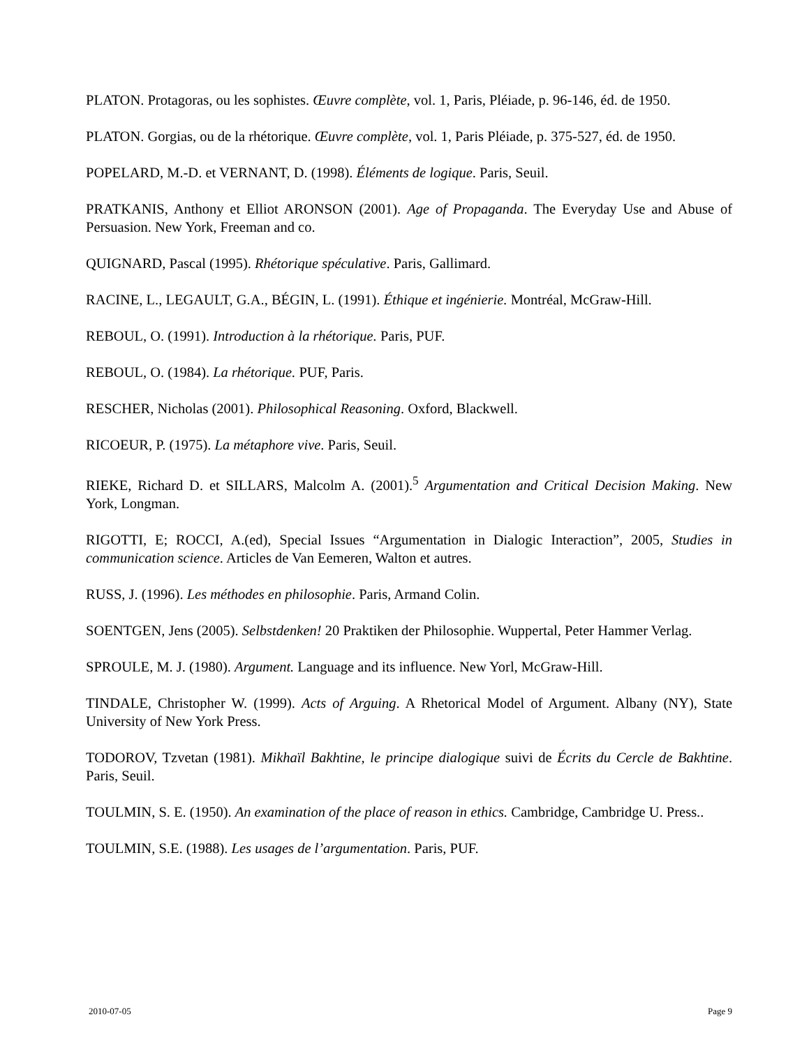PLATON. Protagoras, ou les sophistes. Œuvre complète, vol. 1, Paris, Pléiade, p. 96-146, éd. de 1950.
PLATON. Gorgias, ou de la rhétorique. Œuvre complète, vol. 1, Paris Pléiade, p. 375-527, éd. de 1950.
POPELARD, M.-D. et VERNANT, D. (1998). Éléments de logique. Paris, Seuil.
PRATKANIS, Anthony et Elliot ARONSON (2001). Age of Propaganda. The Everyday Use and Abuse of Persuasion. New York, Freeman and co.
QUIGNARD, Pascal (1995). Rhétorique spéculative. Paris, Gallimard.
RACINE, L., LEGAULT, G.A., BÉGIN, L. (1991). Éthique et ingénierie. Montréal, McGraw-Hill.
REBOUL, O. (1991). Introduction à la rhétorique. Paris, PUF.
REBOUL, O. (1984). La rhétorique. PUF, Paris.
RESCHER, Nicholas (2001). Philosophical Reasoning. Oxford, Blackwell.
RICOEUR, P. (1975). La métaphore vive. Paris, Seuil.
RIEKE, Richard D. et SILLARS, Malcolm A. (2001).<sup>5</sup> Argumentation and Critical Decision Making. New York, Longman.
RIGOTTI, E; ROCCI, A.(ed), Special Issues “Argumentation in Dialogic Interaction”, 2005, Studies in communication science. Articles de Van Eemeren, Walton et autres.
RUSS, J. (1996). Les méthodes en philosophie. Paris, Armand Colin.
SOENTGEN, Jens (2005). Selbstdenken! 20 Praktiken der Philosophie. Wuppertal, Peter Hammer Verlag.
SPROULE, M. J. (1980). Argument. Language and its influence. New Yorl, McGraw-Hill.
TINDALE, Christopher W. (1999). Acts of Arguing. A Rhetorical Model of Argument. Albany (NY), State University of New York Press.
TODOROV, Tzvetan (1981). Mikhaïl Bakhtine, le principe dialogique suivi de Écrits du Cercle de Bakhtine. Paris, Seuil.
TOULMIN, S. E. (1950). An examination of the place of reason in ethics. Cambridge, Cambridge U. Press..
TOULMIN, S.E. (1988). Les usages de l’argumentation. Paris, PUF.
2010-07-05 Page 9